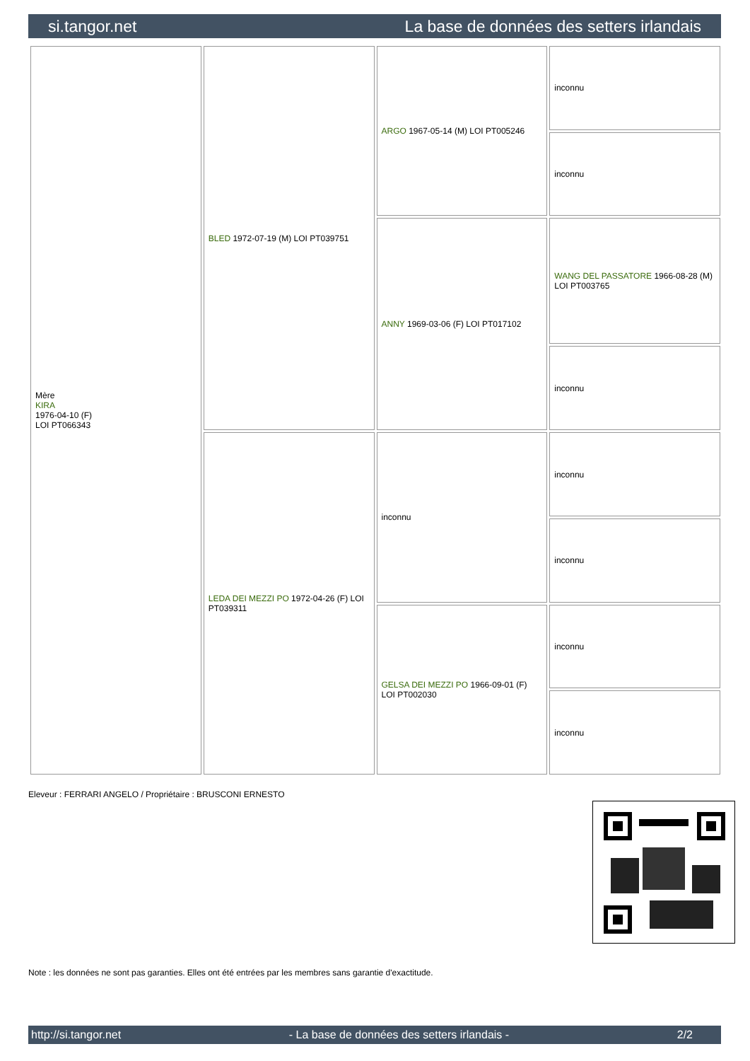si.tangor.net La base de données des setters irlandais
| Mère KIRA 1976-04-10 (F) LOI PT066343 | BLED 1972-07-19 (M) LOI PT039751 | ARGO 1967-05-14 (M) LOI PT005246 | inconnu |
| | | | inconnu |
| | | ANNY 1969-03-06 (F) LOI PT017102 | WANG DEL PASSATORE 1966-08-28 (M) LOI PT003765 |
| | | | inconnu |
| | LEDA DEI MEZZI PO 1972-04-26 (F) LOI PT039311 | inconnu | inconnu |
| | | | inconnu |
| | | GELSA DEI MEZZI PO 1966-09-01 (F) LOI PT002030 | inconnu |
| | | | inconnu |
Eleveur : FERRARI ANGELO / Propriétaire : BRUSCONI ERNESTO
Note : les données ne sont pas garanties. Elles ont été entrées par les membres sans garantie d'exactitude.
http://si.tangor.net - La base de données des setters irlandais - 2/2